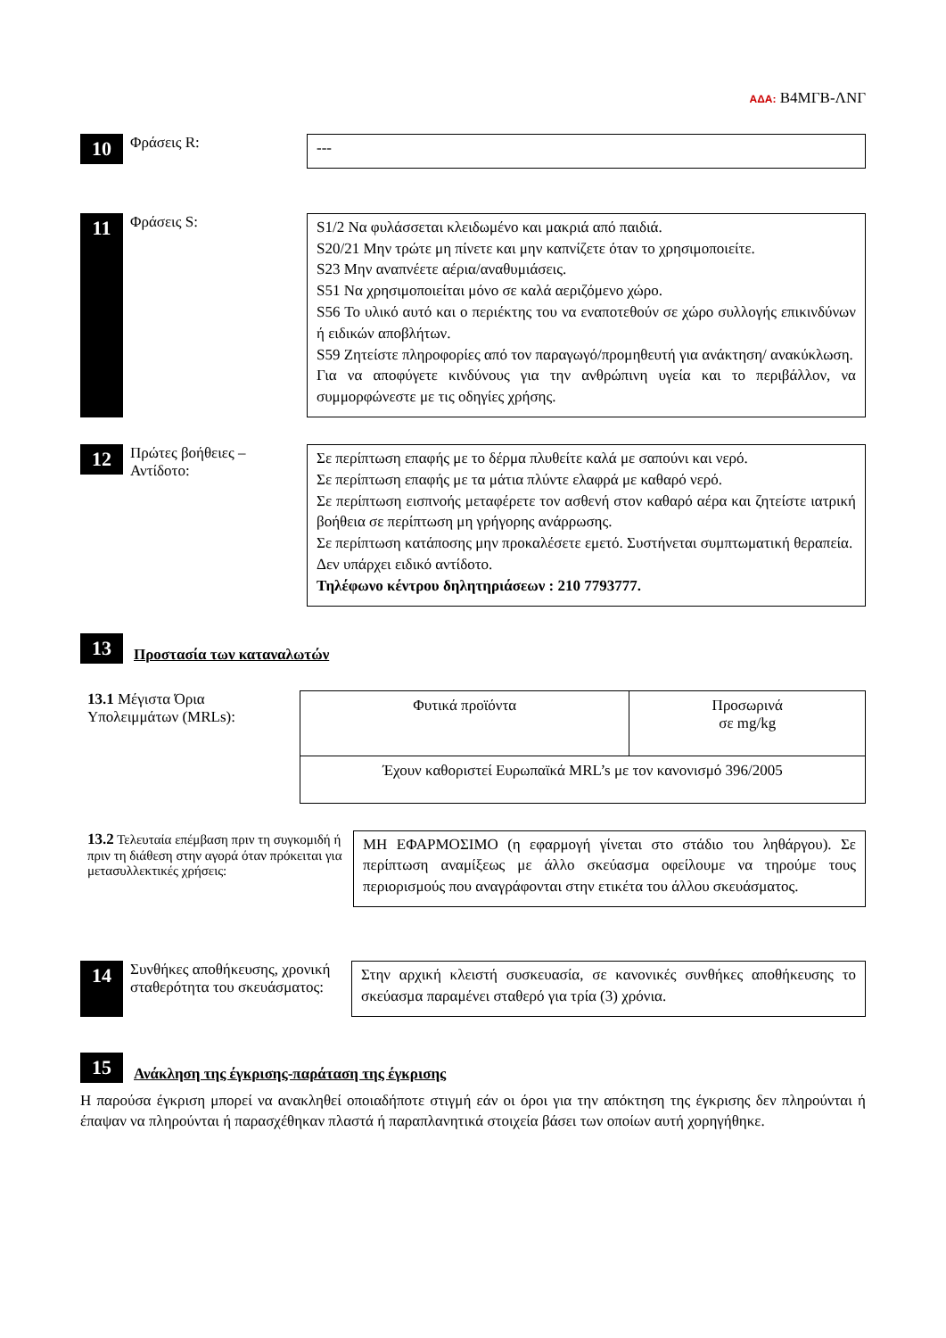ΑΔΑ: Β4ΜΓΒ-ΛΝΓ
10
Φράσεις R:
---
11
Φράσεις S:
S1/2 Να φυλάσσεται κλειδωμένο και μακριά από παιδιά.
S20/21 Μην τρώτε μη πίνετε και μην καπνίζετε όταν το χρησιμοποιείτε.
S23 Μην αναπνέετε αέρια/αναθυμιάσεις.
S51 Να χρησιμοποιείται μόνο σε καλά αεριζόμενο χώρο.
S56 Το υλικό αυτό και ο περιέκτης του να εναποτεθούν σε χώρο συλλογής επικινδύνων ή ειδικών αποβλήτων.
S59 Ζητείστε πληροφορίες από τον παραγωγό/προμηθευτή για ανάκτηση/ ανακύκλωση.
Για να αποφύγετε κινδύνους για την ανθρώπινη υγεία και το περιβάλλον, να συμμορφώνεστε με τις οδηγίες χρήσης.
12
Πρώτες βοήθειες – Αντίδοτο:
Σε περίπτωση επαφής με το δέρμα πλυθείτε καλά με σαπούνι και νερό.
Σε περίπτωση επαφής με τα μάτια πλύντε ελαφρά με καθαρό νερό.
Σε περίπτωση εισπνοής μεταφέρετε τον ασθενή στον καθαρό αέρα και ζητείστε ιατρική βοήθεια σε περίπτωση μη γρήγορης ανάρρωσης.
Σε περίπτωση κατάποσης μην προκαλέσετε εμετό. Συστήνεται συμπτωματική θεραπεία.
Δεν υπάρχει ειδικό αντίδοτο.
Τηλέφωνο κέντρου δηλητηριάσεων : 210 7793777.
13
Προστασία των καταναλωτών
13.1 Μέγιστα Όρια Υπολειμμάτων (MRLs):
| Φυτικά προϊόντα | Προσωρινά σε mg/kg |
| Έχουν καθοριστεί Ευρωπαϊκά MRL’s με τον κανονισμό 396/2005 | |
13.2 Τελευταία επέμβαση πριν τη συγκομιδή ή πριν τη διάθεση στην αγορά όταν πρόκειται για μετασυλλεκτικές χρήσεις:
ΜΗ ΕΦΑΡΜΟΣΙΜΟ (η εφαρμογή γίνεται στο στάδιο του ληθάργου). Σε περίπτωση αναμίξεως με άλλο σκεύασμα οφείλουμε να τηρούμε τους περιορισμούς που αναγράφονται στην ετικέτα του άλλου σκευάσματος.
14
Συνθήκες αποθήκευσης, χρονική σταθερότητα του σκευάσματος:
Στην αρχική κλειστή συσκευασία, σε κανονικές συνθήκες αποθήκευσης το σκεύασμα παραμένει σταθερό για τρία (3) χρόνια.
15
Ανάκληση της έγκρισης-παράταση της έγκρισης
Η παρούσα έγκριση μπορεί να ανακληθεί οποιαδήποτε στιγμή εάν οι όροι για την απόκτηση της έγκρισης δεν πληρούνται ή έπαψαν να πληρούνται ή παρασχέθηκαν πλαστά ή παραπλανητικά στοιχεία βάσει των οποίων αυτή χορηγήθηκε.